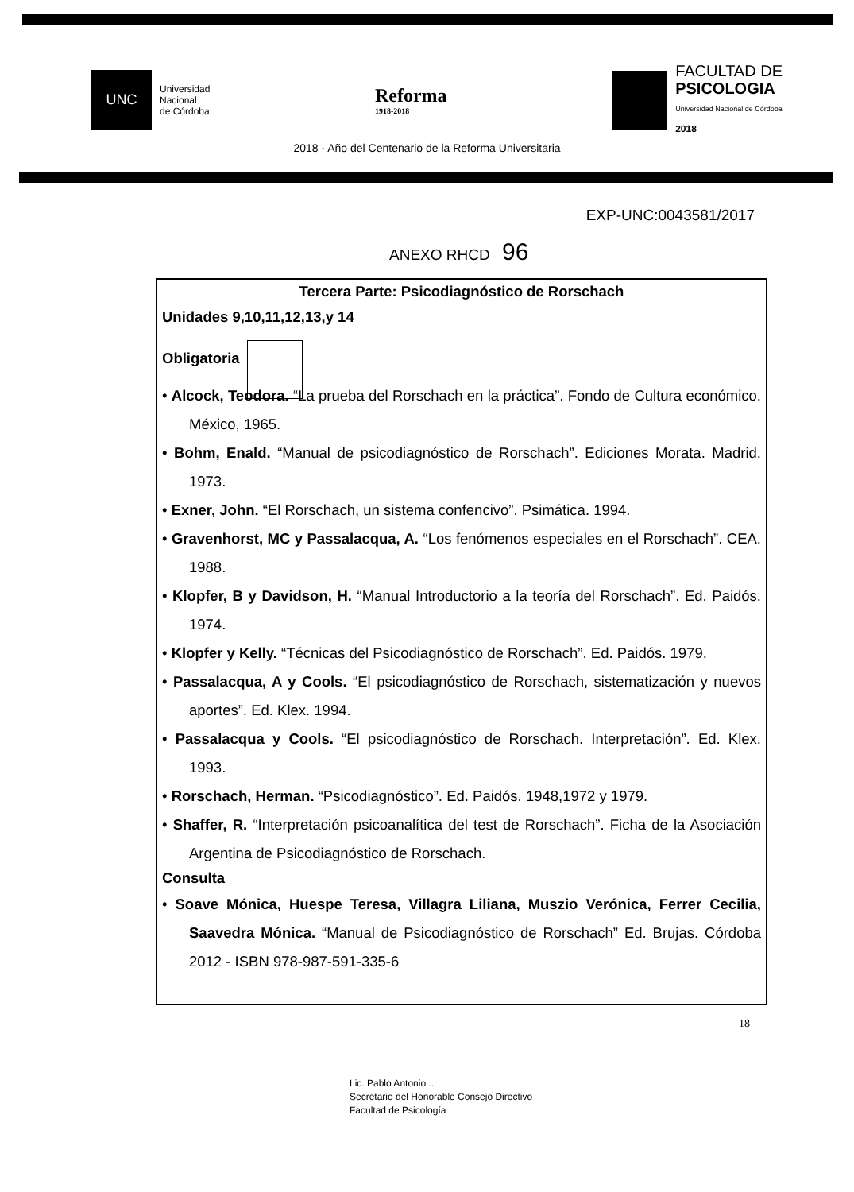UNC
Universidad
Nacional
de Córdoba
Reforma
1918-2018
FACULTAD DE
PSICOLOGIA
Universidad Nacional de Córdoba
2018
2018 - Año del Centenario de la Reforma Universitaria
EXP-UNC:0043581/2017
ANEXO RHCD 96
Tercera Parte: Psicodiagnóstico de Rorschach
Unidades 9,10,11,12,13,y 14
Obligatoria
• Alcock, Teodora. “La prueba del Rorschach en la práctica”. Fondo de Cultura económico. México, 1965.
• Bohm, Enald. “Manual de psicodiagnóstico de Rorschach”. Ediciones Morata. Madrid. 1973.
• Exner, John. “El Rorschach, un sistema confencivo”. Psimática. 1994.
• Gravenhorst, MC y Passalacqua, A. “Los fenómenos especiales en el Rorschach”. CEA. 1988.
• Klopfer, B y Davidson, H. “Manual Introductorio a la teoría del Rorschach”. Ed. Paidós. 1974.
• Klopfer y Kelly. “Técnicas del Psicodiagnóstico de Rorschach”. Ed. Paidós. 1979.
• Passalacqua, A y Cools. “El psicodiagnóstico de Rorschach, sistematización y nuevos aportes”. Ed. Klex. 1994.
• Passalacqua y Cools. “El psicodiagnóstico de Rorschach. Interpretación”. Ed. Klex. 1993.
• Rorschach, Herman. “Psicodiagnóstico”. Ed. Paidós. 1948,1972 y 1979.
• Shaffer, R. “Interpretación psicoanalítica del test de Rorschach”. Ficha de la Asociación Argentina de Psicodiagnóstico de Rorschach.
Consulta
• Soave Mónica, Huespe Teresa, Villagra Liliana, Muszio Verónica, Ferrer Cecilia, Saavedra Mónica. “Manual de Psicodiagnóstico de Rorschach” Ed. Brujas. Córdoba 2012 - ISBN 978-987-591-335-6
18
Lic. Pablo Antonio ...
Secretario del Honorable Consejo Directivo
Facultad de Psicología